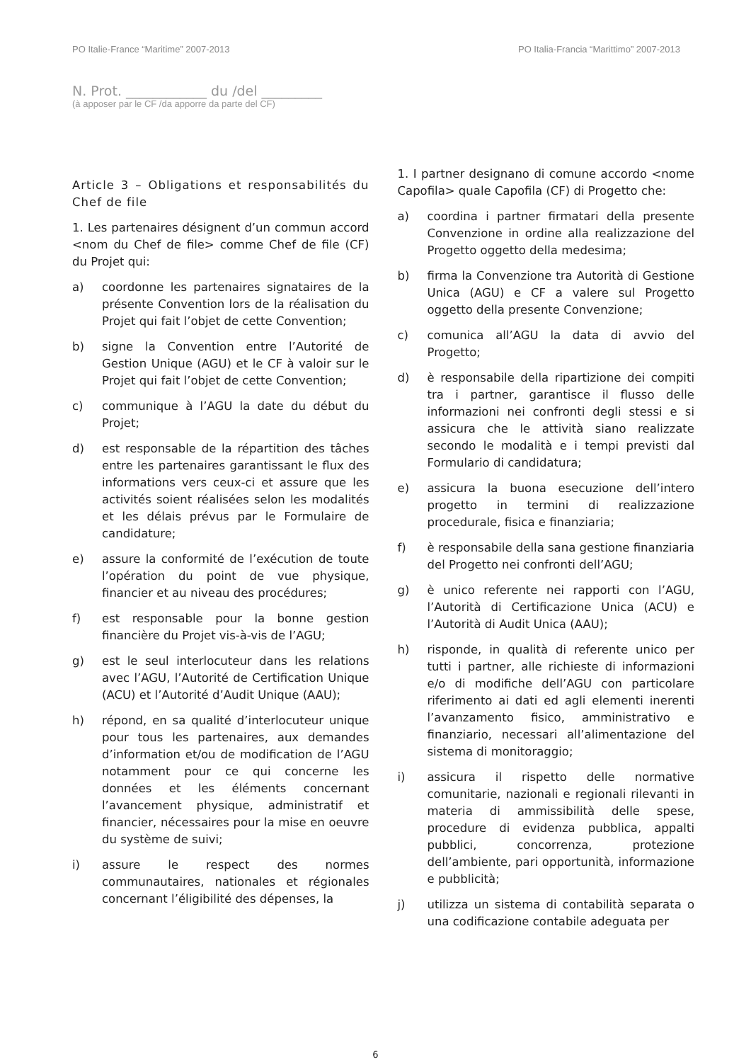PO Italie-France “Maritime” 2007-2013 PO Italia-Francia “Marittimo” 2007-2013
N. Prot. ____________ du /del _________
(à apposer par le CF /da apporre da parte del CF)
Article 3 – Obligations et responsabilités du Chef de file
1. Les partenaires désignent d’un commun accord <nom du Chef de file> comme Chef de file (CF) du Projet qui:
a) coordonne les partenaires signataires de la présente Convention lors de la réalisation du Projet qui fait l’objet de cette Convention;
b) signe la Convention entre l’Autorité de Gestion Unique (AGU) et le CF à valoir sur le Projet qui fait l’objet de cette Convention;
c) communique à l’AGU la date du début du Projet;
d) est responsable de la répartition des tâches entre les partenaires garantissant le flux des informations vers ceux-ci et assure que les activités soient réalisées selon les modalités et les délais prévus par le Formulaire de candidature;
e) assure la conformité de l’exécution de toute l’opération du point de vue physique, financier et au niveau des procédures;
f) est responsable pour la bonne gestion financière du Projet vis-à-vis de l’AGU;
g) est le seul interlocuteur dans les relations avec l’AGU, l’Autorité de Certification Unique (ACU) et l’Autorité d’Audit Unique (AAU);
h) répond, en sa qualité d’interlocuteur unique pour tous les partenaires, aux demandes d’information et/ou de modification de l’AGU notamment pour ce qui concerne les données et les éléments concernant l’avancement physique, administratif et financier, nécessaires pour la mise en oeuvre du système de suivi;
i) assure le respect des normes communautaires, nationales et régionales concernant l’éligibilité des dépenses, la
1. I partner designano di comune accordo <nome Capofila> quale Capofila (CF) di Progetto che:
a) coordina i partner firmatari della presente Convenzione in ordine alla realizzazione del Progetto oggetto della medesima;
b) firma la Convenzione tra Autorità di Gestione Unica (AGU) e CF a valere sul Progetto oggetto della presente Convenzione;
c) comunica all’AGU la data di avvio del Progetto;
d) è responsabile della ripartizione dei compiti tra i partner, garantisce il flusso delle informazioni nei confronti degli stessi e si assicura che le attività siano realizzate secondo le modalità e i tempi previsti dal Formulario di candidatura;
e) assicura la buona esecuzione dell’intero progetto in termini di realizzazione procedurale, fisica e finanziaria;
f) è responsabile della sana gestione finanziaria del Progetto nei confronti dell’AGU;
g) è unico referente nei rapporti con l’AGU, l’Autorità di Certificazione Unica (ACU) e l’Autorità di Audit Unica (AAU);
h) risponde, in qualità di referente unico per tutti i partner, alle richieste di informazioni e/o di modifiche dell’AGU con particolare riferimento ai dati ed agli elementi inerenti l’avanzamento fisico, amministrativo e finanziario, necessari all’alimentazione del sistema di monitoraggio;
i) assicura il rispetto delle normative comunitarie, nazionali e regionali rilevanti in materia di ammissibilità delle spese, procedure di evidenza pubblica, appalti pubblici, concorrenza, protezione dell’ambiente, pari opportunità, informazione e pubblicità;
j) utilizza un sistema di contabilità separata o una codificazione contabile adeguata per
6